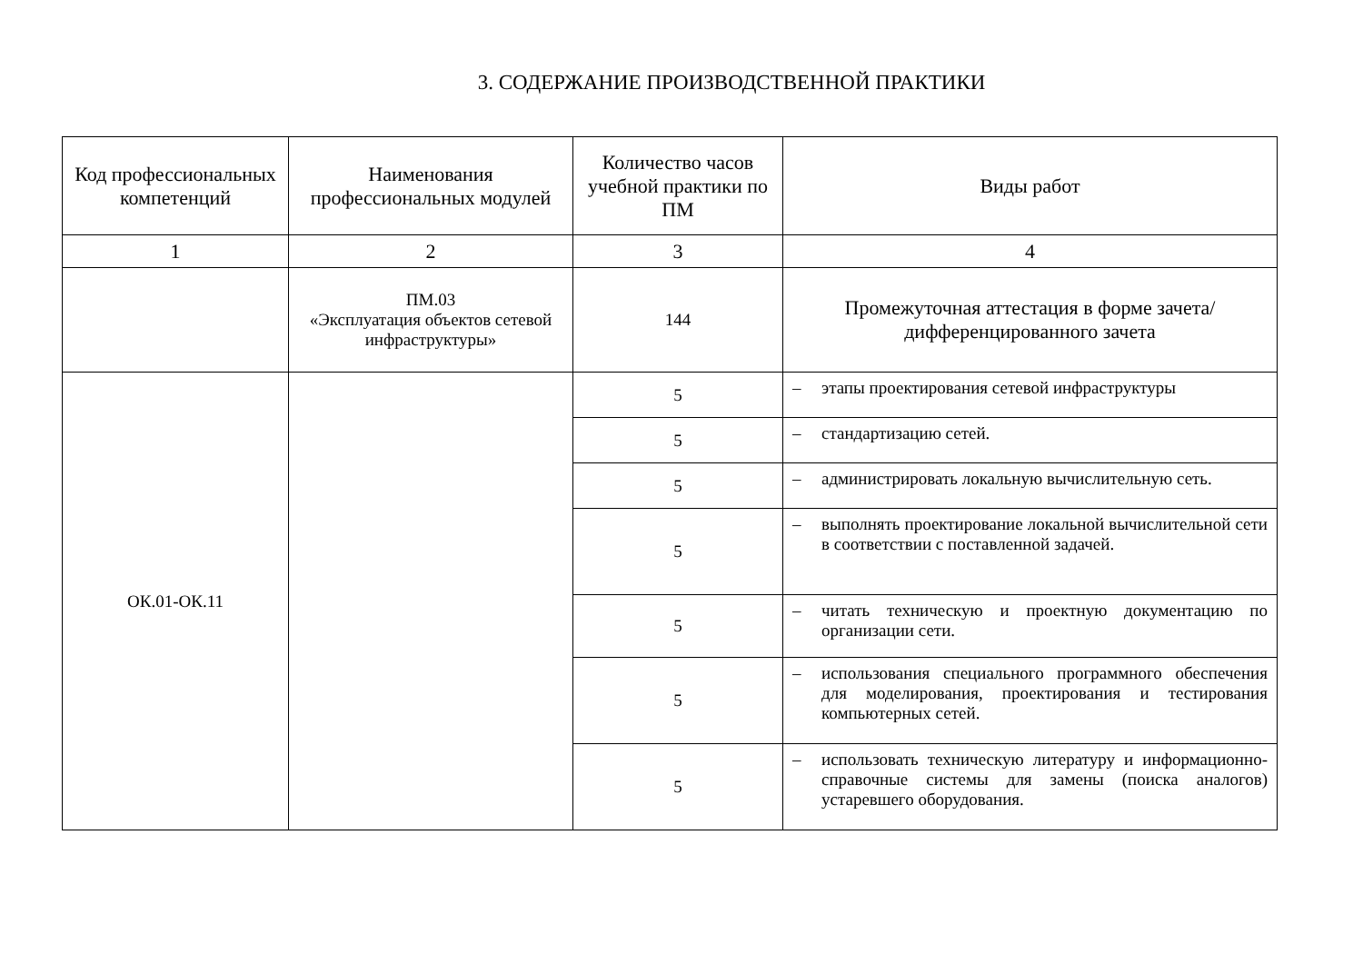3. СОДЕРЖАНИЕ ПРОИЗВОДСТВЕННОЙ ПРАКТИКИ
| Код профессиональных компетенций | Наименования профессиональных модулей | Количество часов учебной практики по ПМ | Виды работ |
| --- | --- | --- | --- |
| 1 | 2 | 3 | 4 |
| | ПМ.03 «Эксплуатация объектов сетевой инфраструктуры» | 144 | Промежуточная аттестация в форме зачета/дифференцированного зачета |
| ОК.01-ОК.11 | | 5 | – этапы проектирования сетевой инфраструктуры |
| | | 5 | – стандартизацию сетей. |
| | | 5 | – администрировать локальную вычислительную сеть. |
| | | 5 | – выполнять проектирование локальной вычислительной сети в соответствии с поставленной задачей. |
| | | 5 | – читать техническую и проектную документацию по организации сети. |
| | | 5 | – использования специального программного обеспечения для моделирования, проектирования и тестирования компьютерных сетей. |
| | | 5 | – использовать техническую литературу и информационно-справочные системы для замены (поиска аналогов) устаревшего оборудования. |